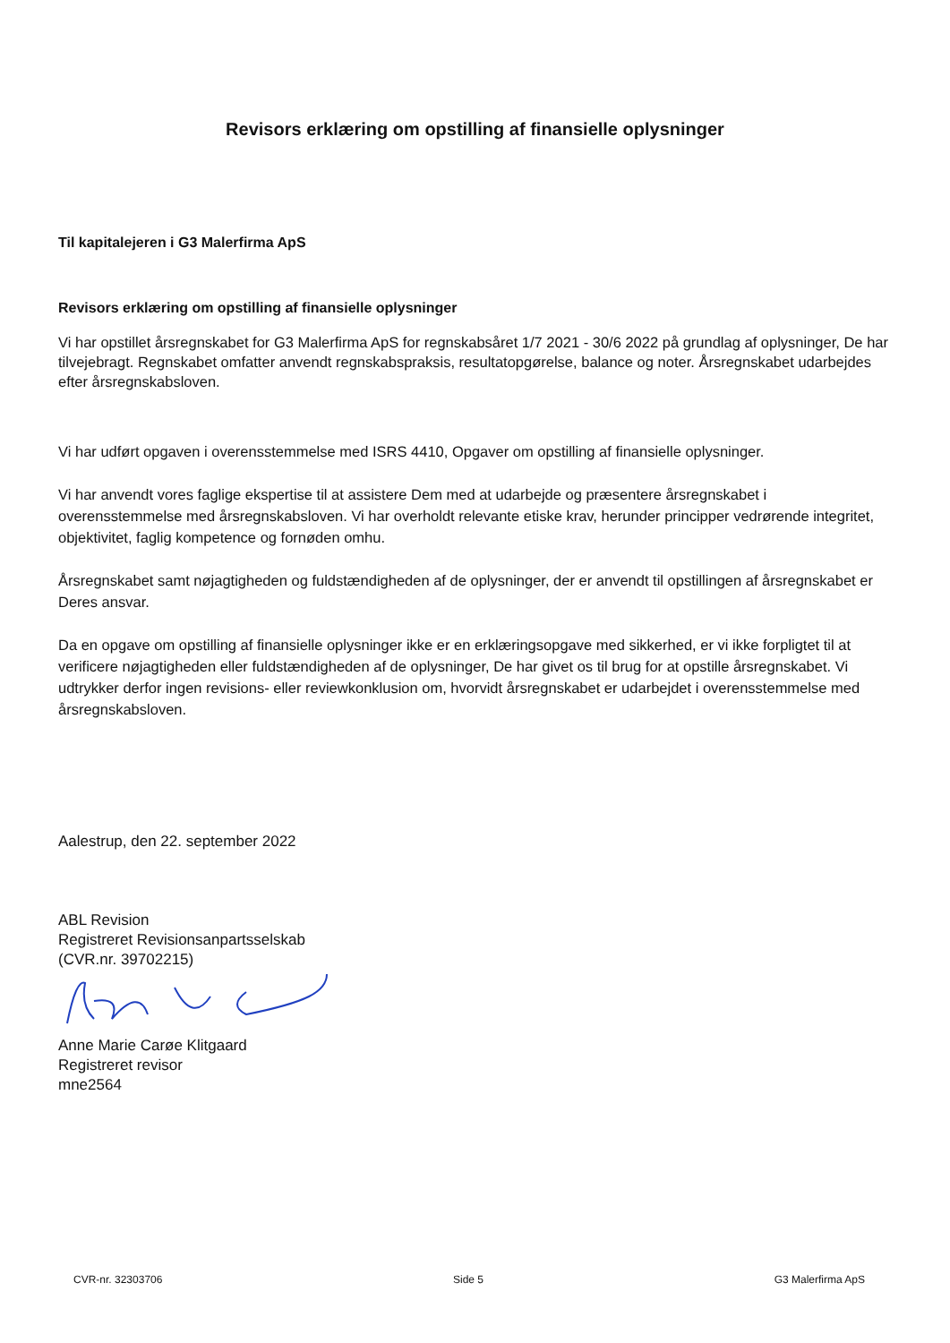Revisors erklæring om opstilling af finansielle oplysninger
Til kapitalejeren i G3 Malerfirma ApS
Revisors erklæring om opstilling af finansielle oplysninger
Vi har opstillet årsregnskabet for G3 Malerfirma ApS for regnskabsåret 1/7 2021 - 30/6 2022 på grundlag af oplysninger, De har tilvejebragt. Regnskabet omfatter anvendt regnskabspraksis, resultatopgørelse, balance og noter. Årsregnskabet udarbejdes efter årsregnskabsloven.
Vi har udført opgaven i overensstemmelse med ISRS 4410, Opgaver om opstilling af finansielle oplysninger.
Vi har anvendt vores faglige ekspertise til at assistere Dem med at udarbejde og præsentere årsregnskabet i overensstemmelse med årsregnskabsloven. Vi har overholdt relevante etiske krav, herunder principper vedrørende integritet, objektivitet, faglig kompetence og fornøden omhu.
Årsregnskabet samt nøjagtigheden og fuldstændigheden af de oplysninger, der er anvendt til opstillingen af årsregnskabet er Deres ansvar.
Da en opgave om opstilling af finansielle oplysninger ikke er en erklæringsopgave med sikkerhed, er vi ikke forpligtet til at verificere nøjagtigheden eller fuldstændigheden af de oplysninger, De har givet os til brug for at opstille årsregnskabet. Vi udtrykker derfor ingen revisions- eller reviewkonklusion om, hvorvidt årsregnskabet er udarbejdet i overensstemmelse med årsregnskabsloven.
Aalestrup, den 22. september 2022
ABL Revision
Registreret Revisionsanpartsselskab
(CVR.nr. 39702215)
Anne Marie Carøe Klitgaard
Registreret revisor
mne2564
CVR-nr. 32303706 Side 5 G3 Malerfirma ApS